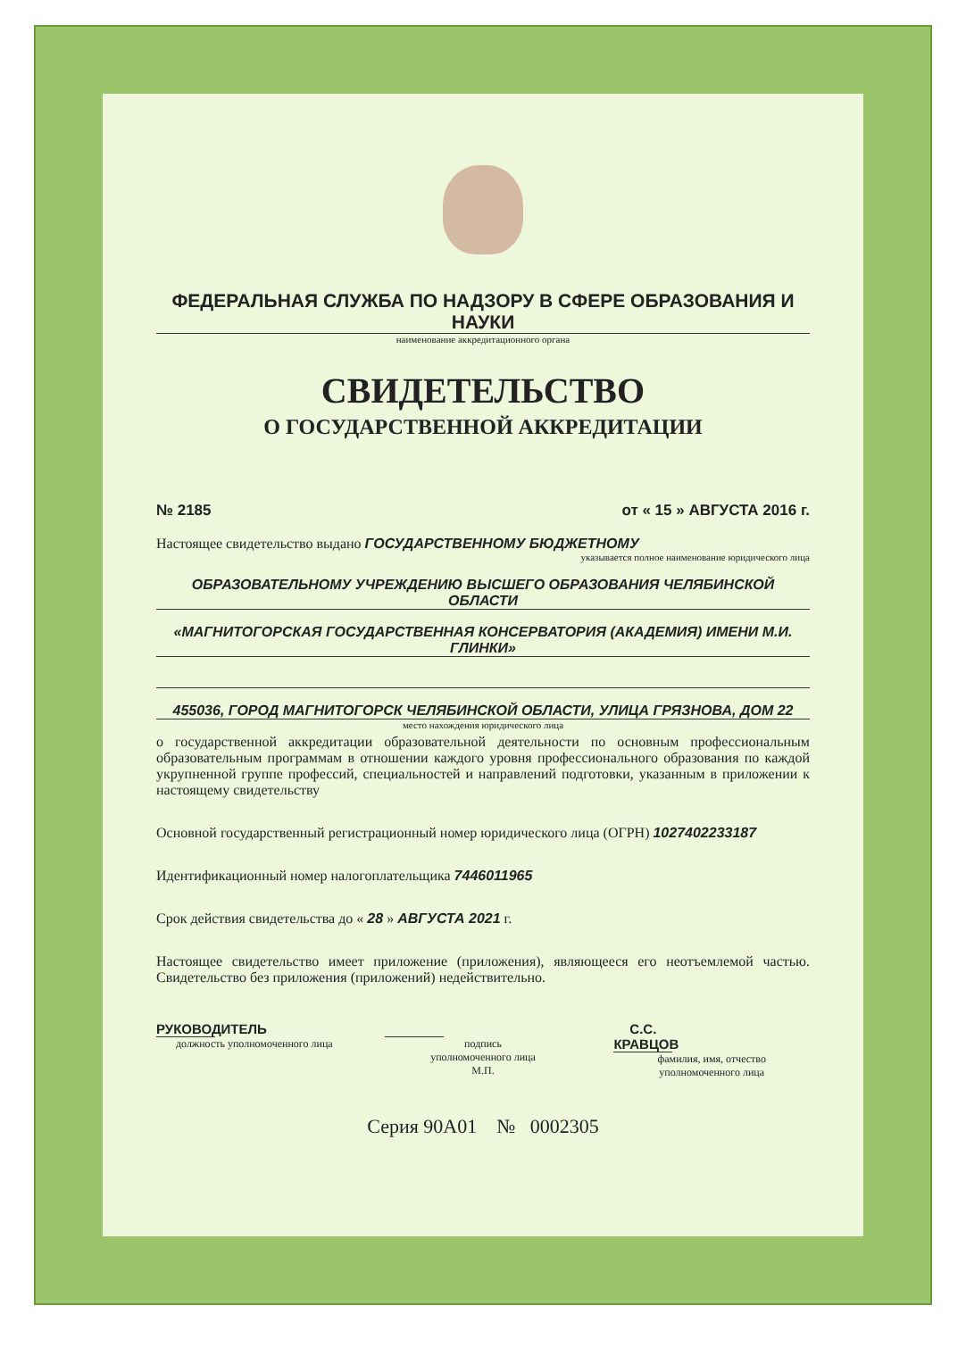ФЕДЕРАЛЬНАЯ СЛУЖБА ПО НАДЗОРУ В СФЕРЕ ОБРАЗОВАНИЯ И НАУКИ
наименование аккредитационного органа
СВИДЕТЕЛЬСТВО
О ГОСУДАРСТВЕННОЙ АККРЕДИТАЦИИ
№ 2185 от « 15 » АВГУСТА 2016 г.
Настоящее свидетельство выдано ГОСУДАРСТВЕННОМУ БЮДЖЕТНОМУ
указывается полное наименование юридического лица
ОБРАЗОВАТЕЛЬНОМУ УЧРЕЖДЕНИЮ ВЫСШЕГО ОБРАЗОВАНИЯ ЧЕЛЯБИНСКОЙ ОБЛАСТИ
«МАГНИТОГОРСКАЯ ГОСУДАРСТВЕННАЯ КОНСЕРВАТОРИЯ (АКАДЕМИЯ) ИМЕНИ М.И. ГЛИНКИ»
455036, ГОРОД МАГНИТОГОРСК ЧЕЛЯБИНСКОЙ ОБЛАСТИ, УЛИЦА ГРЯЗНОВА, ДОМ 22
место нахождения юридического лица
о государственной аккредитации образовательной деятельности по основным профессиональным образовательным программам в отношении каждого уровня профессионального образования по каждой укрупненной группе профессий, специальностей и направлений подготовки, указанным в приложении к настоящему свидетельству
Основной государственный регистрационный номер юридического лица (ОГРН) 1027402233187
Идентификационный номер налогоплательщика 7446011965
Срок действия свидетельства до « 28 » АВГУСТА 2021 г.
Настоящее свидетельство имеет приложение (приложения), являющееся его неотъемлемой частью. Свидетельство без приложения (приложений) недействительно.
РУКОВОДИТЕЛЬ
должность уполномоченного лица
подпись
уполномоченного лица
М.П.
С.С. КРАВЦОВ
фамилия, имя, отчество
уполномоченного лица
Серия 90А01 № 0002305